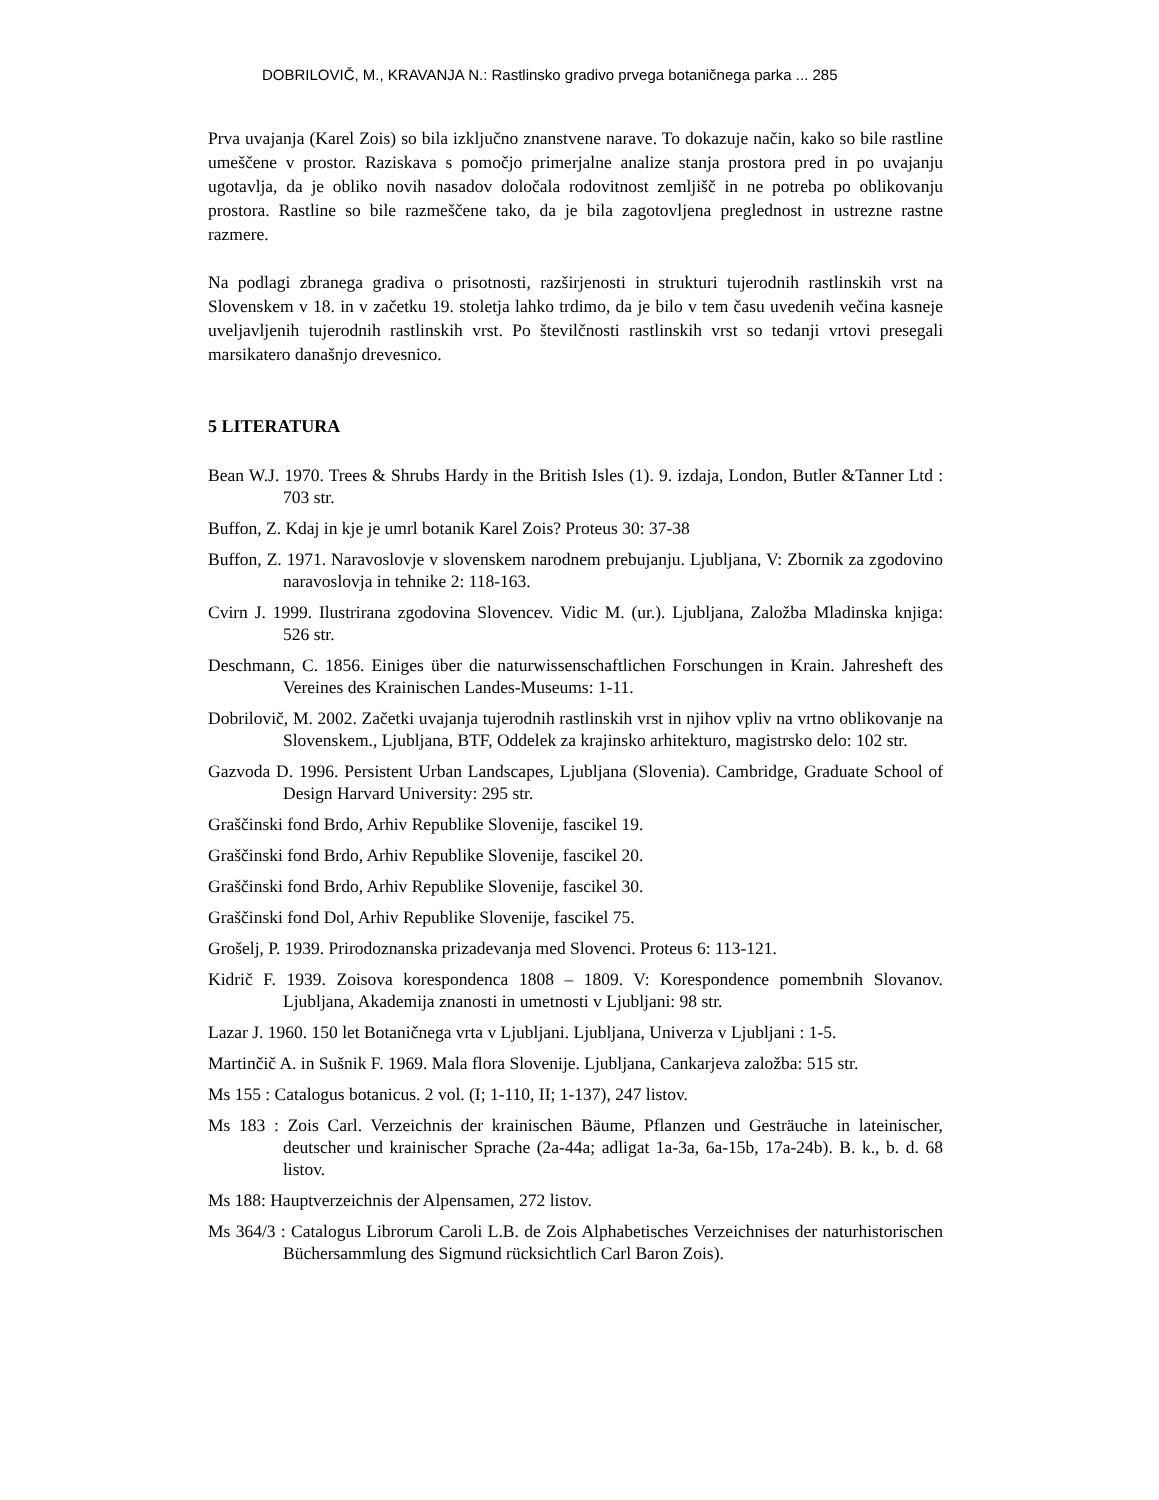DOBRILOVIČ, M., KRAVANJA N.: Rastlinsko gradivo prvega botaničnega parka ... 285
Prva uvajanja (Karel Zois) so bila izključno znanstvene narave. To dokazuje način, kako so bile rastline umeščene v prostor. Raziskava s pomočjo primerjalne analize stanja prostora pred in po uvajanju ugotavlja, da je obliko novih nasadov določala rodovitnost zemljišč in ne potreba po oblikovanju prostora. Rastline so bile razmeščene tako, da je bila zagotovljena preglednost in ustrezne rastne razmere.
Na podlagi zbranega gradiva o prisotnosti, razširjenosti in strukturi tujerodnih rastlinskih vrst na Slovenskem v 18. in v začetku 19. stoletja lahko trdimo, da je bilo v tem času uvedenih večina kasneje uveljavljenih tujerodnih rastlinskih vrst. Po številčnosti rastlinskih vrst so tedanji vrtovi presegali marsikatero današnjo drevesnico.
5 LITERATURA
Bean W.J. 1970. Trees & Shrubs Hardy in the British Isles (1). 9. izdaja, London, Butler &Tanner Ltd : 703 str.
Buffon, Z. Kdaj in kje je umrl botanik Karel Zois? Proteus 30: 37-38
Buffon, Z. 1971. Naravoslovje v slovenskem narodnem prebujanju. Ljubljana, V: Zbornik za zgodovino naravoslovja in tehnike 2: 118-163.
Cvirn J. 1999. Ilustrirana zgodovina Slovencev. Vidic M. (ur.). Ljubljana, Založba Mladinska knjiga: 526 str.
Deschmann, C. 1856. Einiges über die naturwissenschaftlichen Forschungen in Krain. Jahresheft des Vereines des Krainischen Landes-Museums: 1-11.
Dobrilovič, M. 2002. Začetki uvajanja tujerodnih rastlinskih vrst in njihov vpliv na vrtno oblikovanje na Slovenskem., Ljubljana, BTF, Oddelek za krajinsko arhitekturo, magistrsko delo: 102 str.
Gazvoda D. 1996. Persistent Urban Landscapes, Ljubljana (Slovenia). Cambridge, Graduate School of Design Harvard University: 295 str.
Graščinski fond Brdo, Arhiv Republike Slovenije, fascikel 19.
Graščinski fond Brdo, Arhiv Republike Slovenije, fascikel 20.
Graščinski fond Brdo, Arhiv Republike Slovenije, fascikel 30.
Graščinski fond Dol, Arhiv Republike Slovenije, fascikel 75.
Grošelj, P. 1939. Prirodoznanska prizadevanja med Slovenci. Proteus 6: 113-121.
Kidrič F. 1939. Zoisova korespondenca 1808 – 1809. V: Korespondence pomembnih Slovanov. Ljubljana, Akademija znanosti in umetnosti v Ljubljani: 98 str.
Lazar J. 1960. 150 let Botaničnega vrta v Ljubljani. Ljubljana, Univerza v Ljubljani : 1-5.
Martinčič A. in Sušnik F. 1969. Mala flora Slovenije. Ljubljana, Cankarjeva založba: 515 str.
Ms 155 : Catalogus botanicus. 2 vol. (I; 1-110, II; 1-137), 247 listov.
Ms 183 : Zois Carl. Verzeichnis der krainischen Bäume, Pflanzen und Gesträuche in lateinischer, deutscher und krainischer Sprache (2a-44a; adligat 1a-3a, 6a-15b, 17a-24b). B. k., b. d. 68 listov.
Ms 188: Hauptverzeichnis der Alpensamen, 272 listov.
Ms 364/3 : Catalogus Librorum Caroli L.B. de Zois Alphabetisches Verzeichnises der naturhistorischen Büchersammlung des Sigmund rücksichtlich Carl Baron Zois).